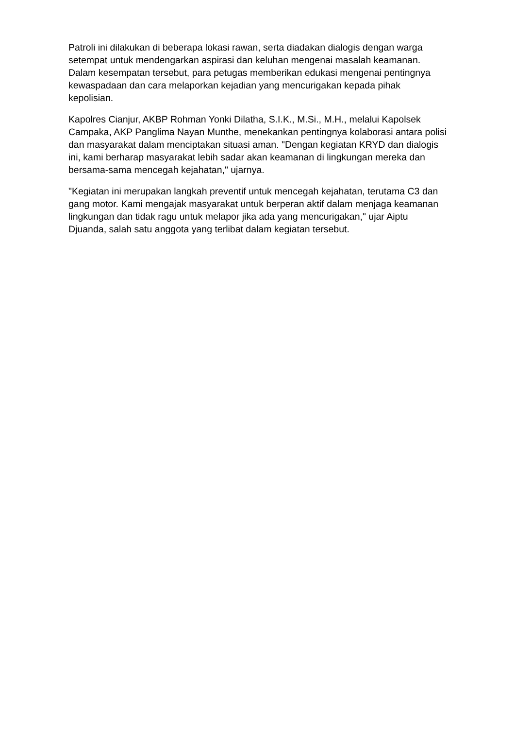Patroli ini dilakukan di beberapa lokasi rawan, serta diadakan dialogis dengan warga setempat untuk mendengarkan aspirasi dan keluhan mengenai masalah keamanan. Dalam kesempatan tersebut, para petugas memberikan edukasi mengenai pentingnya kewaspadaan dan cara melaporkan kejadian yang mencurigakan kepada pihak kepolisian.
Kapolres Cianjur, AKBP Rohman Yonki Dilatha, S.I.K., M.Si., M.H., melalui Kapolsek Campaka, AKP Panglima Nayan Munthe, menekankan pentingnya kolaborasi antara polisi dan masyarakat dalam menciptakan situasi aman. "Dengan kegiatan KRYD dan dialogis ini, kami berharap masyarakat lebih sadar akan keamanan di lingkungan mereka dan bersama-sama mencegah kejahatan," ujarnya.
"Kegiatan ini merupakan langkah preventif untuk mencegah kejahatan, terutama C3 dan gang motor. Kami mengajak masyarakat untuk berperan aktif dalam menjaga keamanan lingkungan dan tidak ragu untuk melapor jika ada yang mencurigakan," ujar Aiptu Djuanda, salah satu anggota yang terlibat dalam kegiatan tersebut.